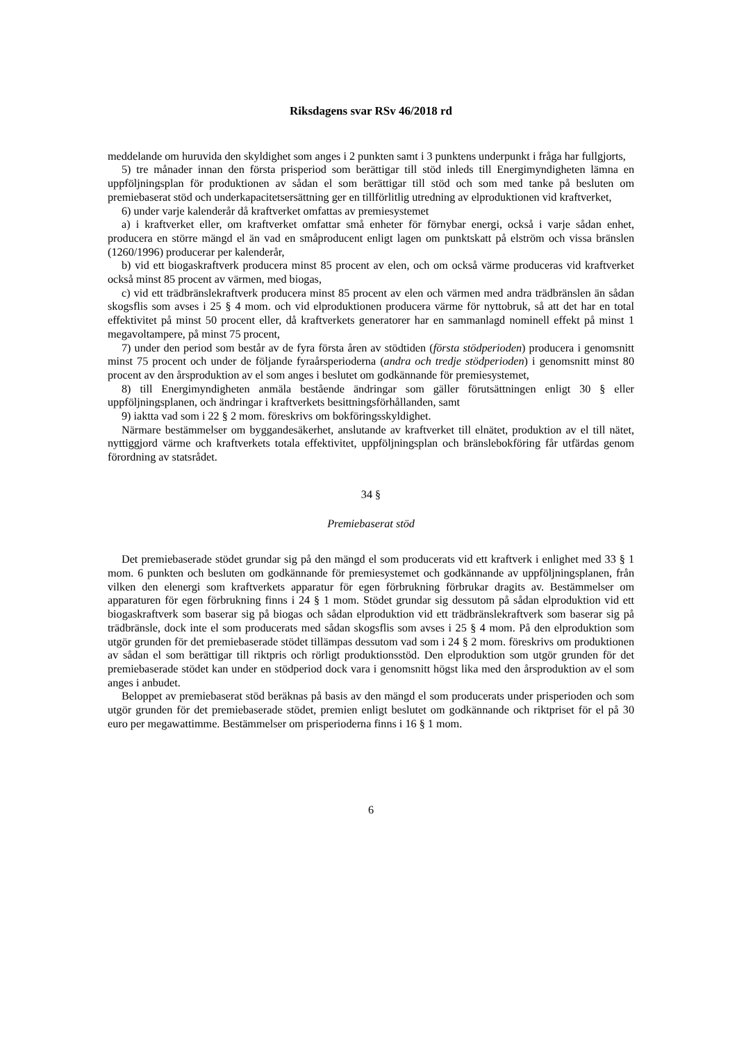Riksdagens svar RSv 46/2018 rd
meddelande om huruvida den skyldighet som anges i 2 punkten samt i 3 punktens underpunkt i fråga har fullgjorts,
5) tre månader innan den första prisperiod som berättigar till stöd inleds till Energimyndigheten lämna en uppföljningsplan för produktionen av sådan el som berättigar till stöd och som med tanke på besluten om premiebaserat stöd och underkapacitetsersättning ger en tillförlitlig utredning av elproduktionen vid kraftverket,
6) under varje kalenderår då kraftverket omfattas av premiesystemet
a) i kraftverket eller, om kraftverket omfattar små enheter för förnybar energi, också i varje sådan enhet, producera en större mängd el än vad en småproducent enligt lagen om punktskatt på elström och vissa bränslen (1260/1996) producerar per kalenderår,
b) vid ett biogaskraftverk producera minst 85 procent av elen, och om också värme produceras vid kraftverket också minst 85 procent av värmen, med biogas,
c) vid ett trädbränslekraftverk producera minst 85 procent av elen och värmen med andra trädbränslen än sådan skogsflis som avses i 25 § 4 mom. och vid elproduktionen producera värme för nyttobruk, så att det har en total effektivitet på minst 50 procent eller, då kraftverkets generatorer har en sammanlagd nominell effekt på minst 1 megavoltampere, på minst 75 procent,
7) under den period som består av de fyra första åren av stödtiden (första stödperioden) producera i genomsnitt minst 75 procent och under de följande fyraårsperioderna (andra och tredje stödperioden) i genomsnitt minst 80 procent av den årsproduktion av el som anges i beslutet om godkännande för premiesystemet,
8) till Energimyndigheten anmäla bestående ändringar som gäller förutsättningen enligt 30 § eller uppföljningsplanen, och ändringar i kraftverkets besittningsförhållanden, samt
9) iaktta vad som i 22 § 2 mom. föreskrivs om bokföringsskyldighet.
Närmare bestämmelser om byggandesäkerhet, anslutande av kraftverket till elnätet, produktion av el till nätet, nyttiggjord värme och kraftverkets totala effektivitet, uppföljningsplan och bränslebokföring får utfärdas genom förordning av statsrådet.
34 §
Premiebaserat stöd
Det premiebaserade stödet grundar sig på den mängd el som producerats vid ett kraftverk i enlighet med 33 § 1 mom. 6 punkten och besluten om godkännande för premiesystemet och godkännande av uppföljningsplanen, från vilken den elenergi som kraftverkets apparatur för egen förbrukning förbrukar dragits av. Bestämmelser om apparaturen för egen förbrukning finns i 24 § 1 mom. Stödet grundar sig dessutom på sådan elproduktion vid ett biogaskraftverk som baserar sig på biogas och sådan elproduktion vid ett trädbränslekraftverk som baserar sig på trädbränsle, dock inte el som producerats med sådan skogsflis som avses i 25 § 4 mom. På den elproduktion som utgör grunden för det premiebaserade stödet tillämpas dessutom vad som i 24 § 2 mom. föreskrivs om produktionen av sådan el som berättigar till riktpris och rörligt produktionsstöd. Den elproduktion som utgör grunden för det premiebaserade stödet kan under en stödperiod dock vara i genomsnitt högst lika med den årsproduktion av el som anges i anbudet.
Beloppet av premiebaserat stöd beräknas på basis av den mängd el som producerats under prisperioden och som utgör grunden för det premiebaserade stödet, premien enligt beslutet om godkännande och riktpriset för el på 30 euro per megawattimme. Bestämmelser om prisperioderna finns i 16 § 1 mom.
6